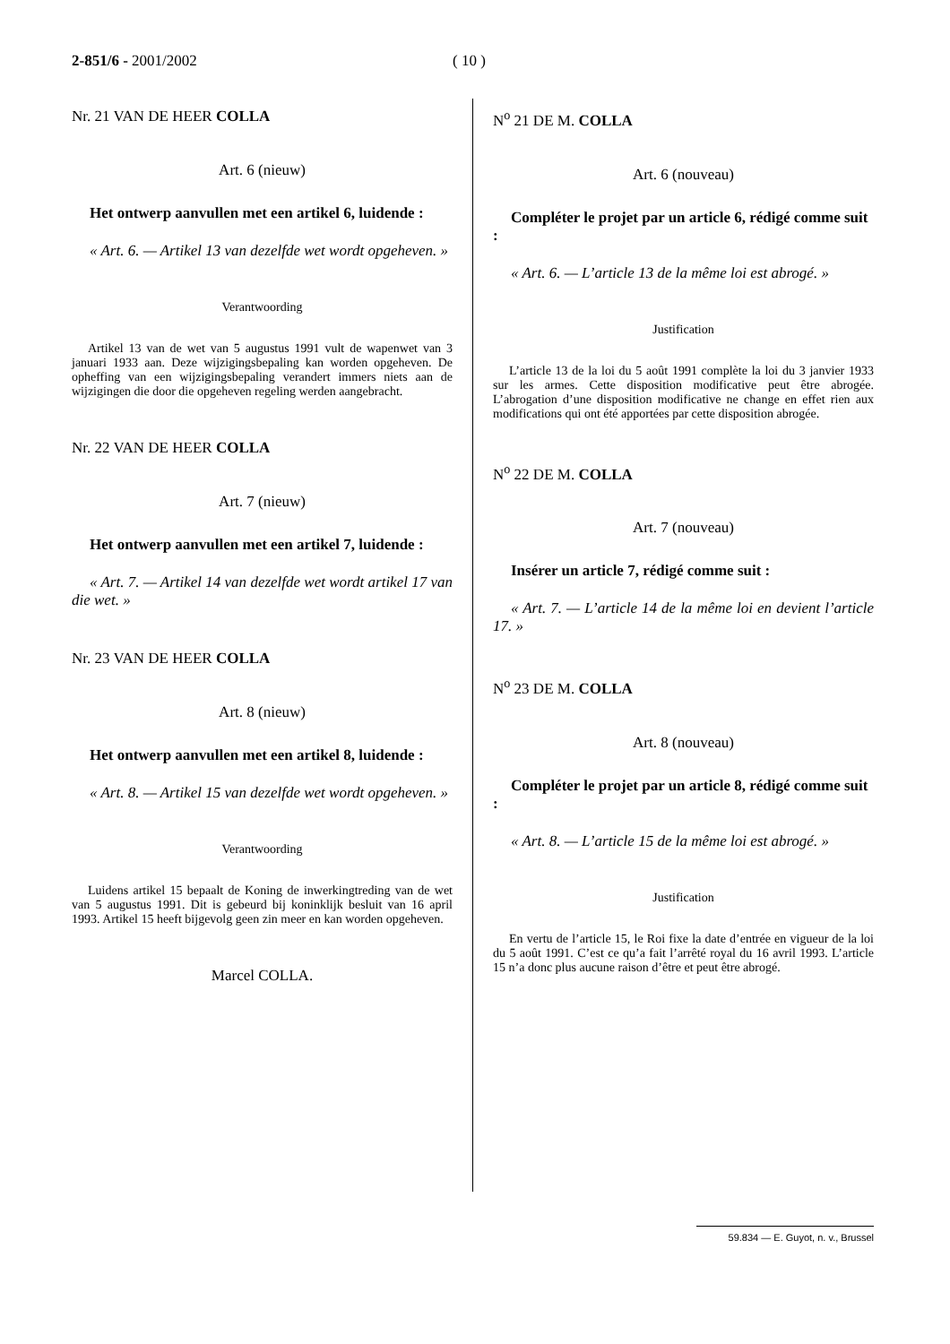2-851/6 - 2001/2002 ( 10 )
Nr. 21 VAN DE HEER COLLA
Art. 6 (nieuw)
Het ontwerp aanvullen met een artikel 6, luidende :
« Art. 6. — Artikel 13 van dezelfde wet wordt opgeheven. »
Verantwoording
Artikel 13 van de wet van 5 augustus 1991 vult de wapenwet van 3 januari 1933 aan. Deze wijzigingsbepaling kan worden opgeheven. De opheffing van een wijzigingsbepaling verandert immers niets aan de wijzigingen die door die opgeheven regeling werden aangebracht.
Nr. 22 VAN DE HEER COLLA
Art. 7 (nieuw)
Het ontwerp aanvullen met een artikel 7, luidende :
« Art. 7. — Artikel 14 van dezelfde wet wordt artikel 17 van die wet. »
Nr. 23 VAN DE HEER COLLA
Art. 8 (nieuw)
Het ontwerp aanvullen met een artikel 8, luidende :
« Art. 8. — Artikel 15 van dezelfde wet wordt opgeheven. »
Verantwoording
Luidens artikel 15 bepaalt de Koning de inwerkingtreding van de wet van 5 augustus 1991. Dit is gebeurd bij koninklijk besluit van 16 april 1993. Artikel 15 heeft bijgevolg geen zin meer en kan worden opgeheven.
Marcel COLLA.
N<sup>o</sup> 21 DE M. COLLA
Art. 6 (nouveau)
Compléter le projet par un article 6, rédigé comme suit :
« Art. 6. — L’article 13 de la même loi est abrogé. »
Justification
L’article 13 de la loi du 5 août 1991 complète la loi du 3 janvier 1933 sur les armes. Cette disposition modificative peut être abrogée. L’abrogation d’une disposition modificative ne change en effet rien aux modifications qui ont été apportées par cette disposition abrogée.
N<sup>o</sup> 22 DE M. COLLA
Art. 7 (nouveau)
Insérer un article 7, rédigé comme suit :
« Art. 7. — L’article 14 de la même loi en devient l’article 17. »
N<sup>o</sup> 23 DE M. COLLA
Art. 8 (nouveau)
Compléter le projet par un article 8, rédigé comme suit :
« Art. 8. — L’article 15 de la même loi est abrogé. »
Justification
En vertu de l’article 15, le Roi fixe la date d’entrée en vigueur de la loi du 5 août 1991. C’est ce qu’a fait l’arrêté royal du 16 avril 1993. L’article 15 n’a donc plus aucune raison d’être et peut être abrogé.
59.834 — E. Guyot, n. v., Brussel